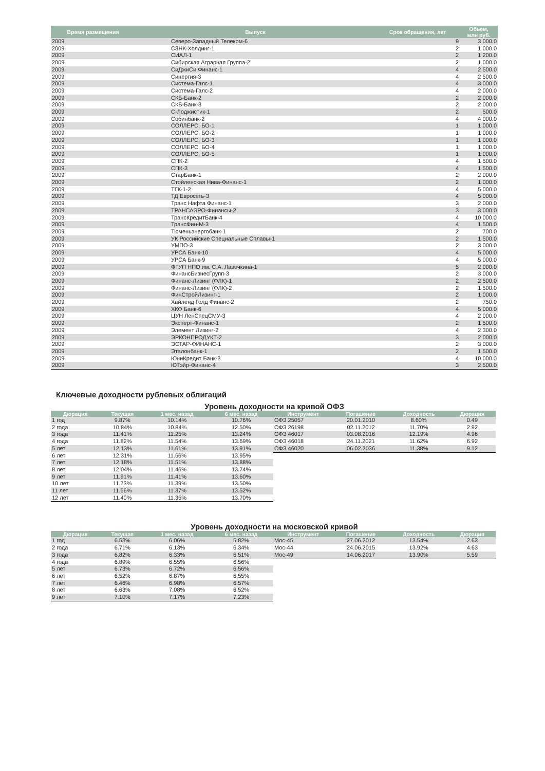| Время размещения | Выпуск | Срок обращения, лет | Обьем, млн руб. |
| --- | --- | --- | --- |
| 2009 | Северо-Западный Телеком-6 | 9 | 3 000.0 |
| 2009 | СЗНК-Холдинг-1 | 2 | 1 000.0 |
| 2009 | СИАЛ-1 | 2 | 1 200.0 |
| 2009 | Сибирская Аграрная Группа-2 | 2 | 1 000.0 |
| 2009 | СиДжиСи Финанс-1 | 4 | 2 500.0 |
| 2009 | Синергия-3 | 4 | 2 500.0 |
| 2009 | Система-Галс-1 | 4 | 3 000.0 |
| 2009 | Система-Галс-2 | 4 | 2 000.0 |
| 2009 | СКБ-Банк-2 | 2 | 2 000.0 |
| 2009 | СКБ-Банк-3 | 2 | 2 000.0 |
| 2009 | С-Лоджистик-1 | 2 | 500.0 |
| 2009 | Собинбанк-2 | 4 | 4 000.0 |
| 2009 | СОЛЛЕРС, БО-1 | 1 | 1 000.0 |
| 2009 | СОЛЛЕРС, БО-2 | 1 | 1 000.0 |
| 2009 | СОЛЛЕРС, БО-3 | 1 | 1 000.0 |
| 2009 | СОЛЛЕРС, БО-4 | 1 | 1 000.0 |
| 2009 | СОЛЛЕРС, БО-5 | 1 | 1 000.0 |
| 2009 | СПК-2 | 4 | 1 500.0 |
| 2009 | СПК-3 | 4 | 1 500.0 |
| 2009 | СтарБанк-1 | 2 | 2 000.0 |
| 2009 | Стойленская Нива-Финанс-1 | 2 | 1 000.0 |
| 2009 | ТГК-1-2 | 4 | 5 000.0 |
| 2009 | ТД Евросеть-3 | 4 | 5 000.0 |
| 2009 | Транс Нафта Финанс-1 | 3 | 2 000.0 |
| 2009 | ТРАНСАЭРО-Финансы-2 | 3 | 3 000.0 |
| 2009 | ТрансКредитБанк-4 | 4 | 10 000.0 |
| 2009 | ТрансФин-М-3 | 4 | 1 500.0 |
| 2009 | Тюменьэнергобанк-1 | 2 | 700.0 |
| 2009 | УК Российские Специальные Сплавы-1 | 2 | 1 500.0 |
| 2009 | УМПО-3 | 2 | 3 000.0 |
| 2009 | УРСА Банк-10 | 4 | 5 000.0 |
| 2009 | УРСА Банк-9 | 4 | 5 000.0 |
| 2009 | ФГУП НПО им. С.А. Лавочкина-1 | 5 | 2 000.0 |
| 2009 | ФинансБизнесГрупп-3 | 2 | 3 000.0 |
| 2009 | Финанс-Лизинг (ФЛК)-1 | 2 | 2 500.0 |
| 2009 | Финанс-Лизинг (ФЛК)-2 | 2 | 1 500.0 |
| 2009 | ФинСтройЛизинг-1 | 2 | 1 000.0 |
| 2009 | Хайленд Голд Финанс-2 | 2 | 750.0 |
| 2009 | ХКФ Банк-6 | 4 | 5 000.0 |
| 2009 | ЦУН ЛенСпецСМУ-3 | 4 | 2 000.0 |
| 2009 | Эксперт-Финанс-1 | 2 | 1 500.0 |
| 2009 | Элемент Лизинг-2 | 4 | 2 300.0 |
| 2009 | ЭРКОНПРОДУКТ-2 | 3 | 2 000.0 |
| 2009 | ЭСТАР-ФИНАНС-1 | 2 | 3 000.0 |
| 2009 | Эталонбанк-1 | 2 | 1 500.0 |
| 2009 | ЮниКредит Банк-3 | 4 | 10 000.0 |
| 2009 | ЮТэйр-Финанс-4 | 3 | 2 500.0 |
Ключевые доходности рублевых облигаций
Уровень доходности на кривой ОФЗ
| Дюрация | Текущая | 1 мес. назад | 6 мес. назад |
| --- | --- | --- | --- |
| 1 год | 9.87% | 10.14% | 10.76% |
| 2 года | 10.84% | 10.84% | 12.50% |
| 3 года | 11.41% | 11.25% | 13.24% |
| 4 года | 11.82% | 11.54% | 13.69% |
| 5 лет | 12.13% | 11.61% | 13.91% |
| 6 лет | 12.31% | 11.56% | 13.95% |
| 7 лет | 12.18% | 11.51% | 13.88% |
| 8 лет | 12.04% | 11.46% | 13.74% |
| 9 лет | 11.91% | 11.41% | 13.60% |
| 10 лет | 11.73% | 11.39% | 13.50% |
| 11 лет | 11.56% | 11.37% | 13.52% |
| 12 лет | 11.40% | 11.35% | 13.70% |
| Инструмент | Погашение | Доходность | Дюрация |
| --- | --- | --- | --- |
| ОФЗ 25057 | 20.01.2010 | 8.60% | 0.49 |
| ОФЗ 26198 | 02.11.2012 | 11.70% | 2.92 |
| ОФЗ 46017 | 03.08.2016 | 12.19% | 4.96 |
| ОФЗ 46018 | 24.11.2021 | 11.62% | 6.92 |
| ОФЗ 46020 | 06.02.2036 | 11.38% | 9.12 |
Уровень доходности на московской кривой
| Дюрация | Текущая | 1 мес. назад | 6 мес. назад |
| --- | --- | --- | --- |
| 1 год | 6.53% | 6.06% | 5.82% |
| 2 года | 6.71% | 6.13% | 6.34% |
| 3 года | 6.82% | 6.33% | 6.51% |
| 4 года | 6.89% | 6.55% | 6.56% |
| 5 лет | 6.73% | 6.72% | 6.56% |
| 6 лет | 6.52% | 6.87% | 6.55% |
| 7 лет | 6.46% | 6.98% | 6.57% |
| 8 лет | 6.63% | 7.08% | 6.52% |
| 9 лет | 7.10% | 7.17% | 7.23% |
| Инструмент | Погашение | Доходность | Дюрация |
| --- | --- | --- | --- |
| Мос-45 | 27.06.2012 | 13.54% | 2.63 |
| Мос-44 | 24.06.2015 | 13.92% | 4.63 |
| Мос-49 | 14.06.2017 | 13.90% | 5.59 |